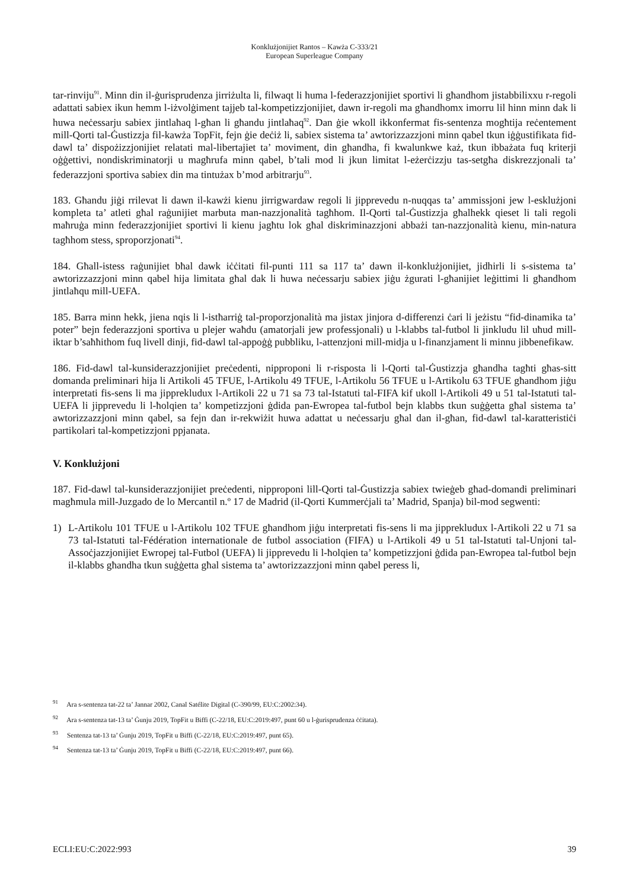Konklużjonijiet Rantos – Kawża C-333/21
European Superleague Company
tar-rinviju<sup>91</sup>. Minn din il-ġurisprudenza jirriżulta li, filwaqt li huma l-federazzjonijiet sportivi li għandhom jistabbilixxu r-regoli adattati sabiex ikun hemm l-iżvolġiment tajjeb tal-kompetizzjonijiet, dawn ir-regoli ma għandhomx imorru lil hinn minn dak li huwa neċessarju sabiex jintlaħaq l-għan li għandu jintlaħaq<sup>92</sup>. Dan ġie wkoll ikkonfermat fis-sentenza mogħtija reċentement mill-Qorti tal-Ġustizzja fil-kawża TopFit, fejn ġie deċiż li, sabiex sistema ta’ awtorizzazzjoni minn qabel tkun iġġustifikata fid-dawl ta’ dispożizzjonijiet relatati mal-libertajiet ta’ moviment, din għandha, fi kwalunkwe każ, tkun ibbażata fuq kriterji oġġettivi, nondiskriminatorji u magħrufa minn qabel, b’tali mod li jkun limitat l-eżerċizzju tas-setgħa diskrezzjonali ta’ federazzjoni sportiva sabiex din ma tintużax b’mod arbitrarju<sup>93</sup>.
183. Għandu jiġi rrilevat li dawn il-kawżi kienu jirrigwardaw regoli li jipprevedu n-nuqqas ta’ ammissjoni jew l-esklużjoni kompleta ta’ atleti għal raġunijiet marbuta man-nazzjonalità tagħhom. Il-Qorti tal-Ġustizzja għalhekk qieset li tali regoli maħruġa minn federazzjonijiet sportivi li kienu jagħtu lok għal diskriminazzjoni abbażi tan-nazzjonalità kienu, min-natura tagħhom stess, sproporzjonati<sup>94</sup>.
184. Għall-istess raġunijiet bħal dawk iċċitati fil-punti 111 sa 117 ta’ dawn il-konklużjonijiet, jidhirli li s-sistema ta’ awtorizzazzjoni minn qabel hija limitata għal dak li huwa neċessarju sabiex jiġu żgurati l-għanijiet leġittimi li għandhom jintlaħqu mill-UEFA.
185. Barra minn hekk, jiena nqis li l-istħarriġ tal-proporzjonalità ma jistax jinjora d-differenzi ċari li jeżistu “fid-dinamika ta’ poter” bejn federazzjoni sportiva u plejer waħdu (amatorjali jew professjonali) u l-klabbs tal-futbol li jinkludu lil uħud mill-iktar b’saħħithom fuq livell dinji, fid-dawl tal-appoġġ pubbliku, l-attenzjoni mill-midja u l-finanzjament li minnu jibbenefikaw.
186. Fid-dawl tal-kunsiderazzjonijiet preċedenti, nipproponi li r-risposta li l-Qorti tal-Ġustizzja għandha tagħti għas-sitt domanda preliminari hija li Artikoli 45 TFUE, l-Artikolu 49 TFUE, l-Artikolu 56 TFUE u l-Artikolu 63 TFUE għandhom jiġu interpretati fis-sens li ma jipprekludux l-Artikoli 22 u 71 sa 73 tal-Istatuti tal-FIFA kif ukoll l-Artikoli 49 u 51 tal-Istatuti tal-UEFA li jipprevedu li l-ħolqien ta’ kompetizzjoni ġdida pan-Ewropea tal-futbol bejn klabbs tkun suġġetta għal sistema ta’ awtorizzazzjoni minn qabel, sa fejn dan ir-rekwiżit huwa adattat u neċessarju għal dan il-għan, fid-dawl tal-karatteristiċi partikolari tal-kompetizzjoni ppjanata.
V. Konklużjoni
187. Fid-dawl tal-kunsiderazzjonijiet preċedenti, nipproponi lill-Qorti tal-Ġustizzja sabiex twieġeb għad-domandi preliminari magħmula mill-Juzgado de lo Mercantil n.º 17 de Madrid (il-Qorti Kummerċjali ta’ Madrid, Spanja) bil-mod segwenti:
1) L-Artikolu 101 TFUE u l-Artikolu 102 TFUE għandhom jiġu interpretati fis-sens li ma jipprekludux l-Artikoli 22 u 71 sa 73 tal-Istatuti tal-Fédération internationale de futbol association (FIFA) u l-Artikoli 49 u 51 tal-Istatuti tal-Unjoni tal-Assoċjazzjonijiet Ewropej tal-Futbol (UEFA) li jipprevedu li l-ħolqien ta’ kompetizzjoni ġdida pan-Ewropea tal-futbol bejn il-klabbs għandha tkun suġġetta għal sistema ta’ awtorizzazzjoni minn qabel peress li,
<sup>91</sup> Ara s-sentenza tat-22 ta’ Jannar 2002, Canal Satélite Digital (C-390/99, EU:C:2002:34).
<sup>92</sup> Ara s-sentenza tat-13 ta’ Ġunju 2019, TopFit u Biffi (C-22/18, EU:C:2019:497, punt 60 u l-ġurisprudenza ċċitata).
<sup>93</sup> Sentenza tat-13 ta’ Ġunju 2019, TopFit u Biffi (C-22/18, EU:C:2019:497, punt 65).
<sup>94</sup> Sentenza tat-13 ta’ Ġunju 2019, TopFit u Biffi (C-22/18, EU:C:2019:497, punt 66).
ECLI:EU:C:2022:993 39